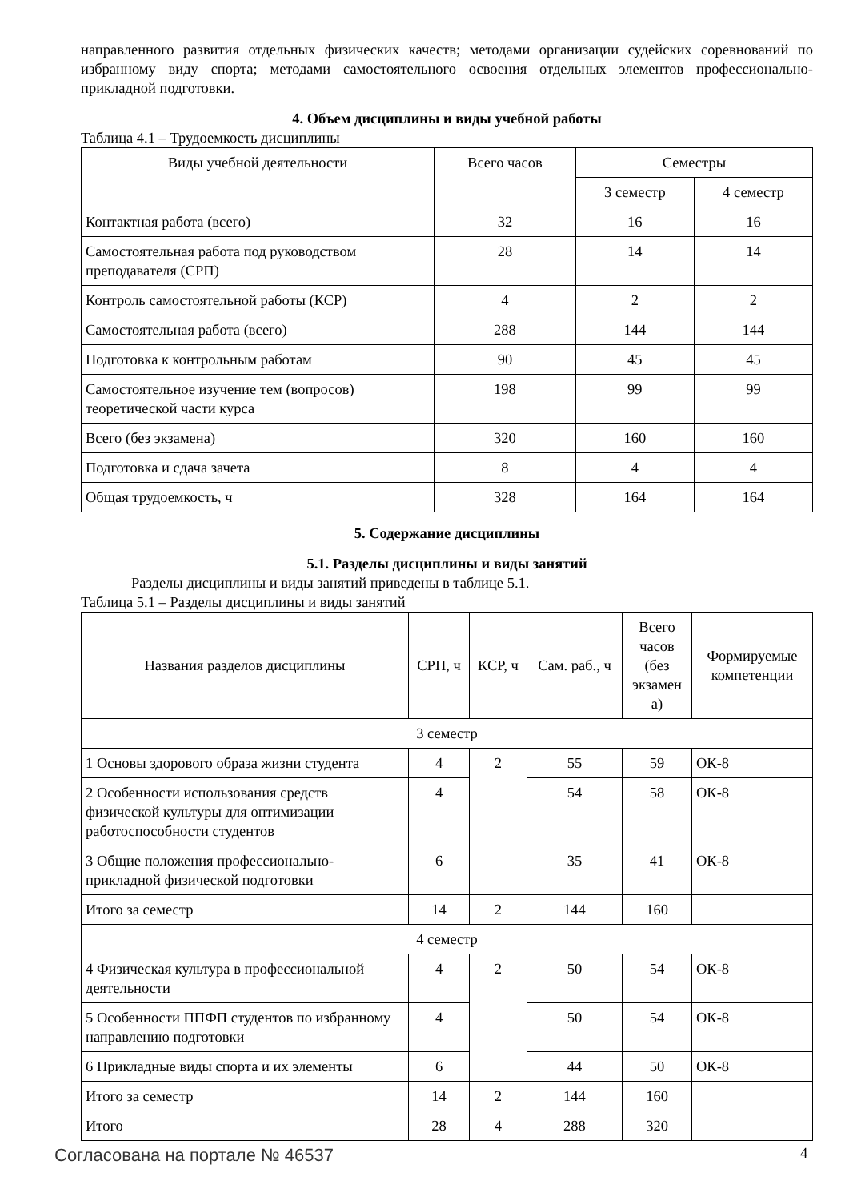направленного развития отдельных физических качеств; методами организации судейских соревнований по избранному виду спорта; методами самостоятельного освоения отдельных элементов профессионально-прикладной подготовки.
4. Объем дисциплины и виды учебной работы
Таблица 4.1 – Трудоемкость дисциплины
| Виды учебной деятельности | Всего часов | Семестры | |
| --- | --- | --- | --- |
| | | 3 семестр | 4 семестр |
| Контактная работа (всего) | 32 | 16 | 16 |
| Самостоятельная работа под руководством преподавателя (СРП) | 28 | 14 | 14 |
| Контроль самостоятельной работы (КСР) | 4 | 2 | 2 |
| Самостоятельная работа (всего) | 288 | 144 | 144 |
| Подготовка к контрольным работам | 90 | 45 | 45 |
| Самостоятельное изучение тем (вопросов) теоретической части курса | 198 | 99 | 99 |
| Всего (без экзамена) | 320 | 160 | 160 |
| Подготовка и сдача зачета | 8 | 4 | 4 |
| Общая трудоемкость, ч | 328 | 164 | 164 |
5. Содержание дисциплины
5.1. Разделы дисциплины и виды занятий
Разделы дисциплины и виды занятий приведены в таблице 5.1.
Таблица 5.1 – Разделы дисциплины и виды занятий
| Названия разделов дисциплины | СРП, ч | КСР, ч | Сам. раб., ч | Всего часов (без экзамен а) | Формируемые компетенции |
| --- | --- | --- | --- | --- | --- |
| 3 семестр | | | | | |
| 1 Основы здорового образа жизни студента | 4 | 2 | 55 | 59 | ОК-8 |
| 2 Особенности использования средств физической культуры для оптимизации работоспособности студентов | 4 | | 54 | 58 | ОК-8 |
| 3 Общие положения профессионально-прикладной физической подготовки | 6 | | 35 | 41 | ОК-8 |
| Итого за семестр | 14 | 2 | 144 | 160 | |
| 4 семестр | | | | | |
| 4 Физическая культура в профессиональной деятельности | 4 | 2 | 50 | 54 | ОК-8 |
| 5 Особенности ППФП студентов по избранному направлению подготовки | 4 | | 50 | 54 | ОК-8 |
| 6 Прикладные виды спорта и их элементы | 6 | | 44 | 50 | ОК-8 |
| Итого за семестр | 14 | 2 | 144 | 160 | |
| Итого | 28 | 4 | 288 | 320 | |
Согласована на портале № 46537 4